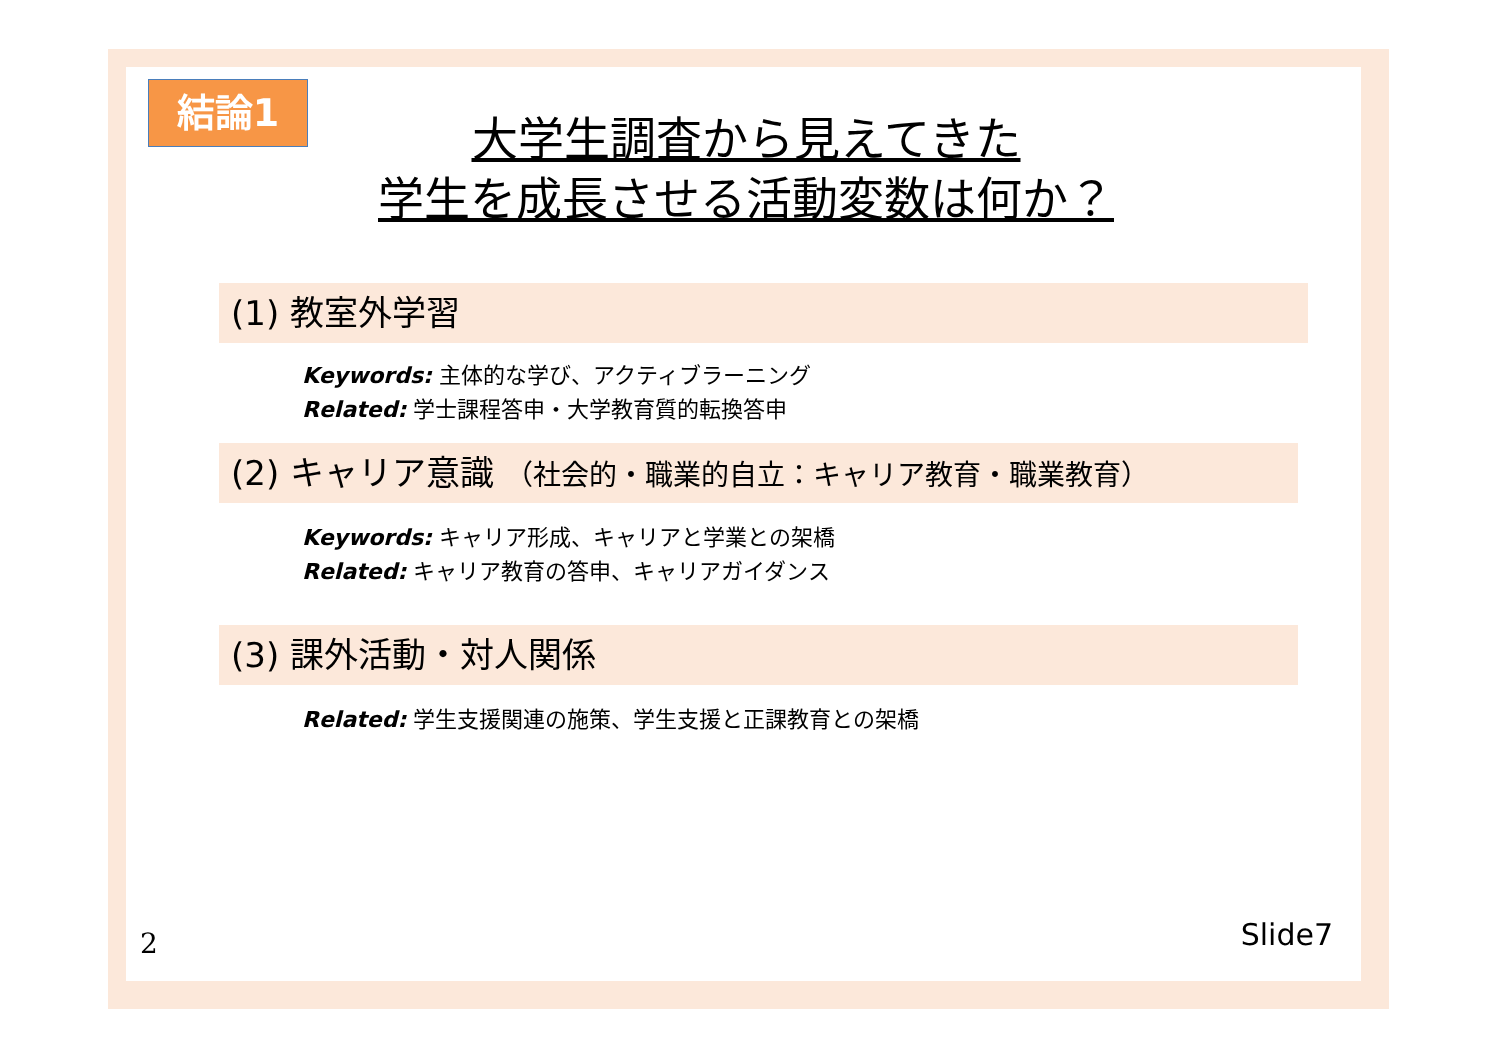結論1
大学生調査から見えてきた
学生を成長させる活動変数は何か？
(1) 教室外学習
Keywords: 主体的な学び、アクティブラーニング
Related: 学士課程答申・大学教育質的転換答申
(2) キャリア意識 （社会的・職業的自立：キャリア教育・職業教育）
Keywords: キャリア形成、キャリアと学業との架橋
Related: キャリア教育の答申、キャリアガイダンス
(3) 課外活動・対人関係
Related: 学生支援関連の施策、学生支援と正課教育との架橋
2 Slide7